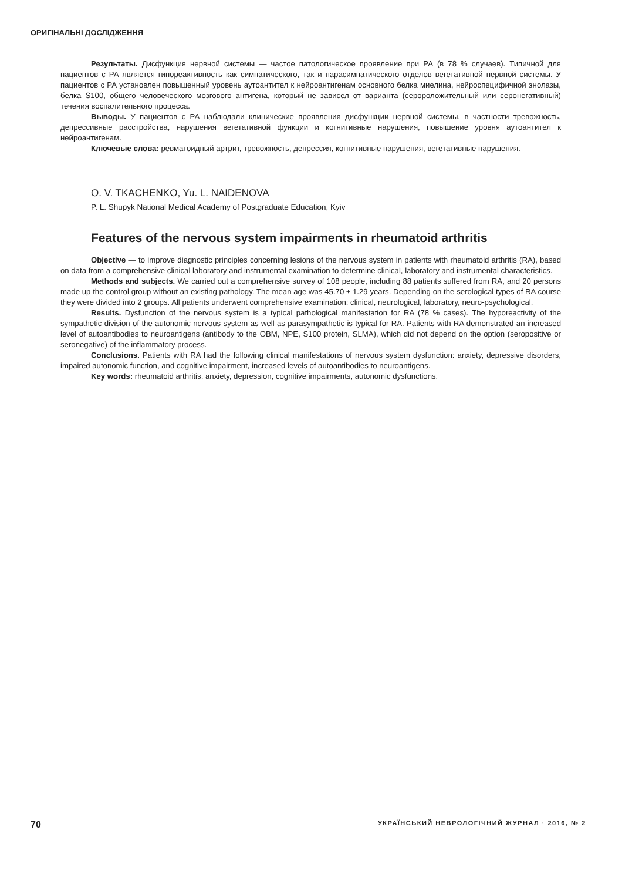ОРИГІНАЛЬНІ ДОСЛІДЖЕННЯ
Результаты. Дисфункция нервной системы — частое патологическое проявление при РА (в 78 % случаев). Типичной для пациентов с РА является гипореактивность как симпатического, так и парасимпатического отделов вегетативной нервной системы. У пациентов с РА установлен повышенный уровень аутоантител к нейроантигенам основного белка миелина, нейроспецифичной энолазы, белка S100, общего человеческого мозгового антигена, который не зависел от варианта (серopоложительный или серонегативный) течения воспалительного процесса.
Выводы. У пациентов с РА наблюдали клинические проявления дисфункции нервной системы, в частности тревожность, депрессивные расстройства, нарушения вегетативной функции и когнитивные нарушения, повышение уровня аутоантител к нейроантигенам.
Ключевые слова: ревматоидный артрит, тревожность, депрессия, когнитивные нарушения, вегетативные нарушения.
O. V. TKACHENKO, Yu. L. NAIDENOVA
P. L. Shupyk National Medical Academy of Postgraduate Education, Kyiv
Features of the nervous system impairments in rheumatoid arthritis
Objective — to improve diagnostic principles concerning lesions of the nervous system in patients with rheumatoid arthritis (RA), based on data from a comprehensive clinical laboratory and instrumental examination to determine clinical, laboratory and instrumental characteristics.
Methods and subjects. We carried out a comprehensive survey of 108 people, including 88 patients suffered from RA, and 20 persons made up the control group without an existing pathology. The mean age was 45.70 ± 1.29 years. Depending on the serological types of RA course they were divided into 2 groups. All patients underwent comprehensive examination: clinical, neurological, laboratory, neuro-psychological.
Results. Dysfunction of the nervous system is a typical pathological manifestation for RA (78 % cases). The hyporeactivity of the sympathetic division of the autonomic nervous system as well as parasympathetic is typical for RA. Patients with RA demonstrated an increased level of autoantibodies to neuroantigens (antibody to the OBM, NPE, S100 protein, SLMA), which did not depend on the option (seropositive or seronegative) of the inflammatory process.
Conclusions. Patients with RA had the following clinical manifestations of nervous system dysfunction: anxiety, depressive disorders, impaired autonomic function, and cognitive impairment, increased levels of autoantibodies to neuroantigens.
Key words: rheumatoid arthritis, anxiety, depression, cognitive impairments, autonomic dysfunctions.
70 УКРАЇНСЬКИЙ НЕВРОЛОГІЧНИЙ ЖУРНАЛ · 2016, № 2